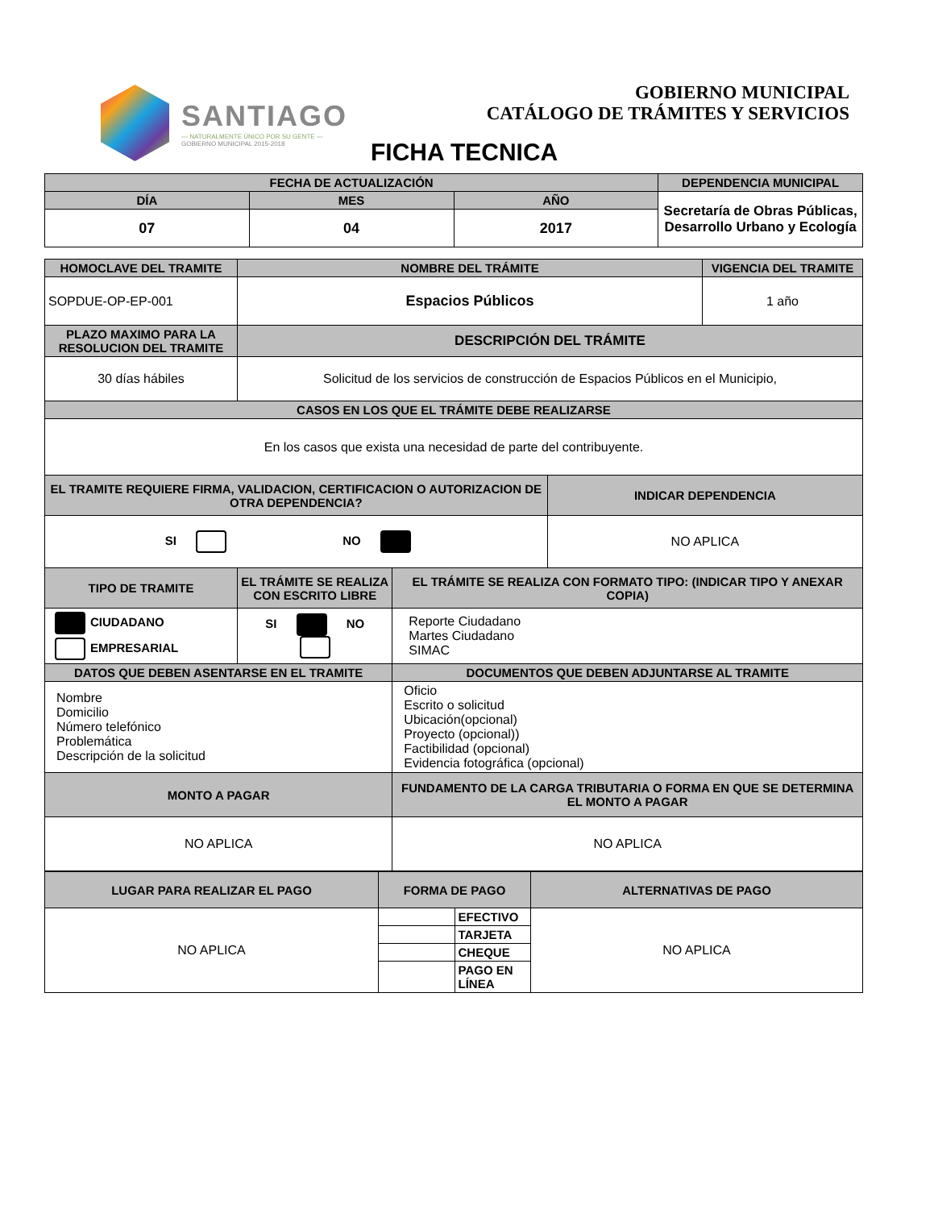SANTIAGO
— NATURALMENTE ÚNICO POR SU GENTE —
GOBIERNO MUNICIPAL 2015-2018
GOBIERNO MUNICIPAL
CATÁLOGO DE TRÁMITES Y SERVICIOS
FICHA TECNICA
| FECHA DE ACTUALIZACIÓN | | | DEPENDENCIA MUNICIPAL |
| --- | --- | --- | --- |
| DÍA | MES | AÑO | Secretaría de Obras Públicas, Desarrollo Urbano y Ecología |
| 07 | 04 | 2017 | |
| HOMOCLAVE DEL TRAMITE | NOMBRE DEL TRÁMITE | | | VIGENCIA DEL TRAMITE |
| --- | --- | --- | --- | --- |
| SOPDUE-OP-EP-001 | Espacios Públicos | | | 1 año |
| PLAZO MAXIMO PARA LA RESOLUCION DEL TRAMITE | DESCRIPCIÓN DEL TRÁMITE | | | |
| 30 días hábiles | Solicitud de los servicios de construcción de Espacios Públicos en el Municipio, | | | |
| CASOS EN LOS QUE EL TRÁMITE DEBE REALIZARSE | | | | |
| En los casos que exista una necesidad de parte del contribuyente. | | | | |
| EL TRAMITE REQUIERE FIRMA, VALIDACION, CERTIFICACION O AUTORIZACION DE OTRA DEPENDENCIA? | | | INDICAR DEPENDENCIA | |
| SI NO | | | NO APLICA | |
| TIPO DE TRAMITE | EL TRÁMITE SE REALIZA CON ESCRITO LIBRE | EL TRÁMITE SE REALIZA CON FORMATO TIPO: (INDICAR TIPO Y ANEXAR COPIA) | | |
| CIUDADANO EMPRESARIAL | SI NO | Reporte Ciudadano Martes Ciudadano SIMAC | | |
| DATOS QUE DEBEN ASENTARSE EN EL TRAMITE | | DOCUMENTOS QUE DEBEN ADJUNTARSE AL TRAMITE | | |
| Nombre Domicilio Número telefónico Problemática Descripción de la solicitud | | Oficio Escrito o solicitud Ubicación(opcional) Proyecto (opcional)) Factibilidad (opcional) Evidencia fotográfica (opcional) | | |
| MONTO A PAGAR | | FUNDAMENTO DE LA CARGA TRIBUTARIA O FORMA EN QUE SE DETERMINA EL MONTO A PAGAR | | |
| NO APLICA | | NO APLICA | | |
| LUGAR PARA REALIZAR EL PAGO | FORMA DE PAGO | | ALTERNATIVAS DE PAGO |
| --- | --- | --- | --- |
| NO APLICA | | EFECTIVO | NO APLICA |
| | | TARJETA | |
| | | CHEQUE | |
| | | PAGO EN LÍNEA | |